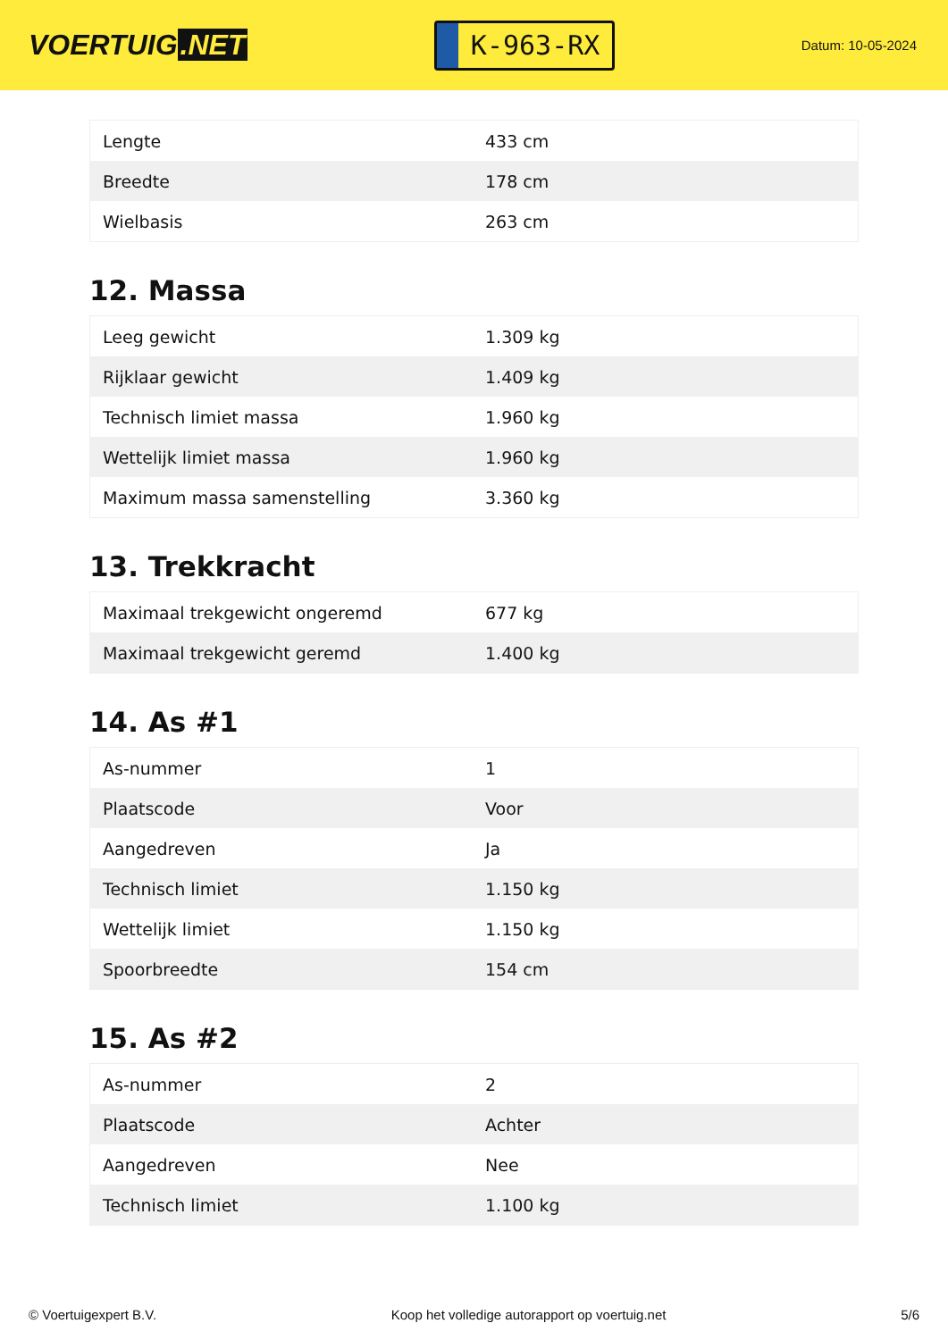VOERTUIG.NET
K-963-RX
Datum: 10-05-2024
| Lengte | 433 cm |
| Breedte | 178 cm |
| Wielbasis | 263 cm |
12. Massa
| Leeg gewicht | 1.309 kg |
| Rijklaar gewicht | 1.409 kg |
| Technisch limiet massa | 1.960 kg |
| Wettelijk limiet massa | 1.960 kg |
| Maximum massa samenstelling | 3.360 kg |
13. Trekkracht
| Maximaal trekgewicht ongeremd | 677 kg |
| Maximaal trekgewicht geremd | 1.400 kg |
14. As #1
| As-nummer | 1 |
| Plaatscode | Voor |
| Aangedreven | Ja |
| Technisch limiet | 1.150 kg |
| Wettelijk limiet | 1.150 kg |
| Spoorbreedte | 154 cm |
15. As #2
| As-nummer | 2 |
| Plaatscode | Achter |
| Aangedreven | Nee |
| Technisch limiet | 1.100 kg |
© Voertuigexpert B.V. Koop het volledige autorapport op voertuig.net 5/6